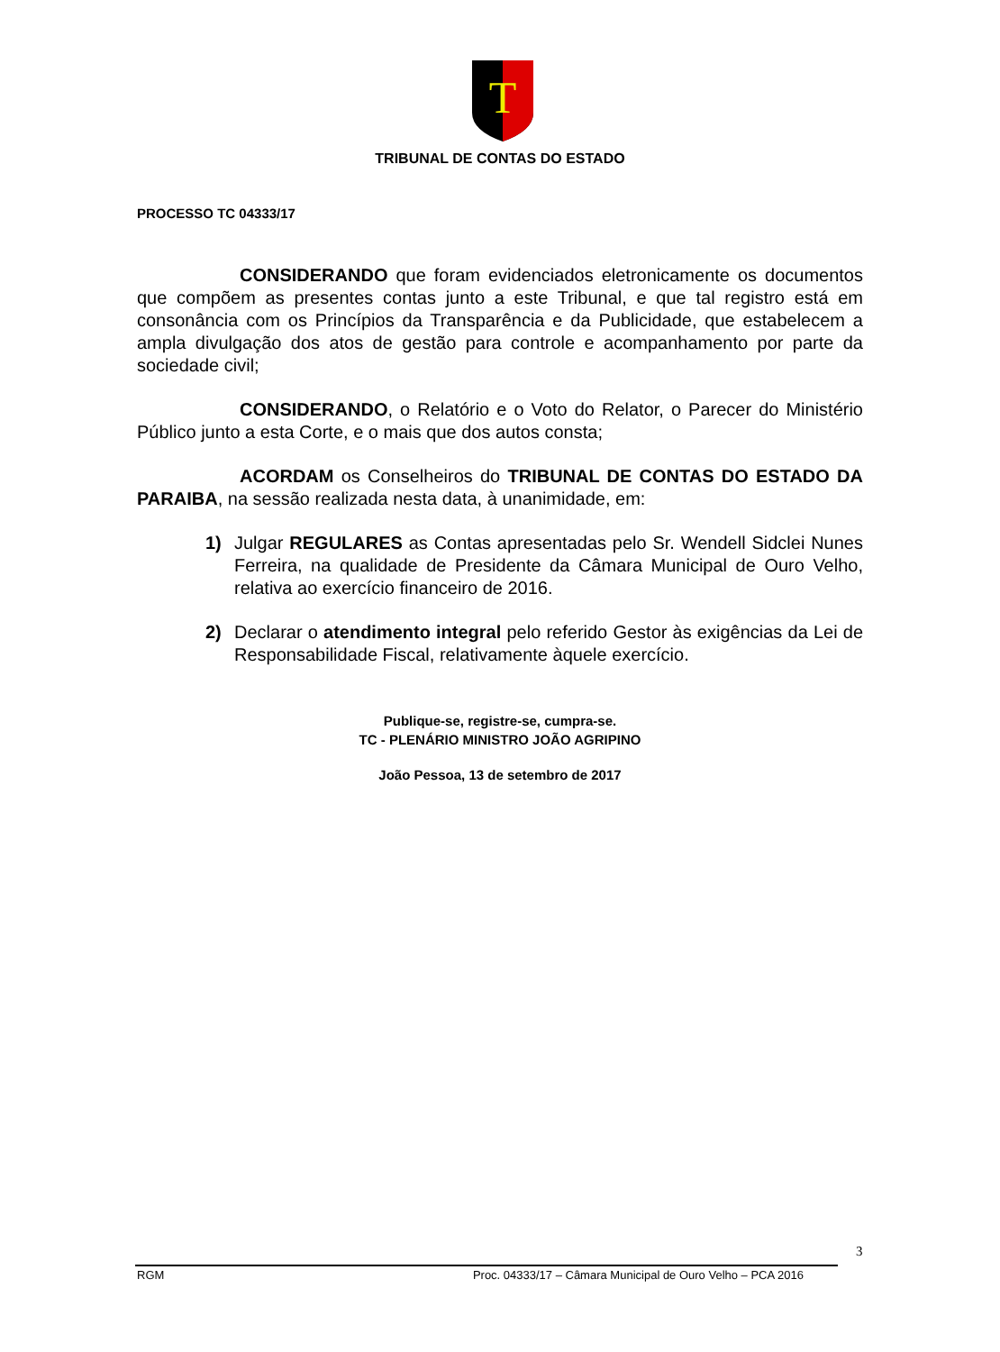T
TRIBUNAL DE CONTAS DO ESTADO
PROCESSO TC 04333/17
CONSIDERANDO que foram evidenciados eletronicamente os documentos que compõem as presentes contas junto a este Tribunal, e que tal registro está em consonância com os Princípios da Transparência e da Publicidade, que estabelecem a ampla divulgação dos atos de gestão para controle e acompanhamento por parte da sociedade civil;
CONSIDERANDO, o Relatório e o Voto do Relator, o Parecer do Ministério Público junto a esta Corte, e o mais que dos autos consta;
ACORDAM os Conselheiros do TRIBUNAL DE CONTAS DO ESTADO DA PARAIBA, na sessão realizada nesta data, à unanimidade, em:
1) Julgar REGULARES as Contas apresentadas pelo Sr. Wendell Sidclei Nunes Ferreira, na qualidade de Presidente da Câmara Municipal de Ouro Velho, relativa ao exercício financeiro de 2016.
2) Declarar o atendimento integral pelo referido Gestor às exigências da Lei de Responsabilidade Fiscal, relativamente àquele exercício.
Publique-se, registre-se, cumpra-se.
TC - PLENÁRIO MINISTRO JOÃO AGRIPINO
João Pessoa, 13 de setembro de 2017
3
RGM Proc. 04333/17 – Câmara Municipal de Ouro Velho – PCA 2016